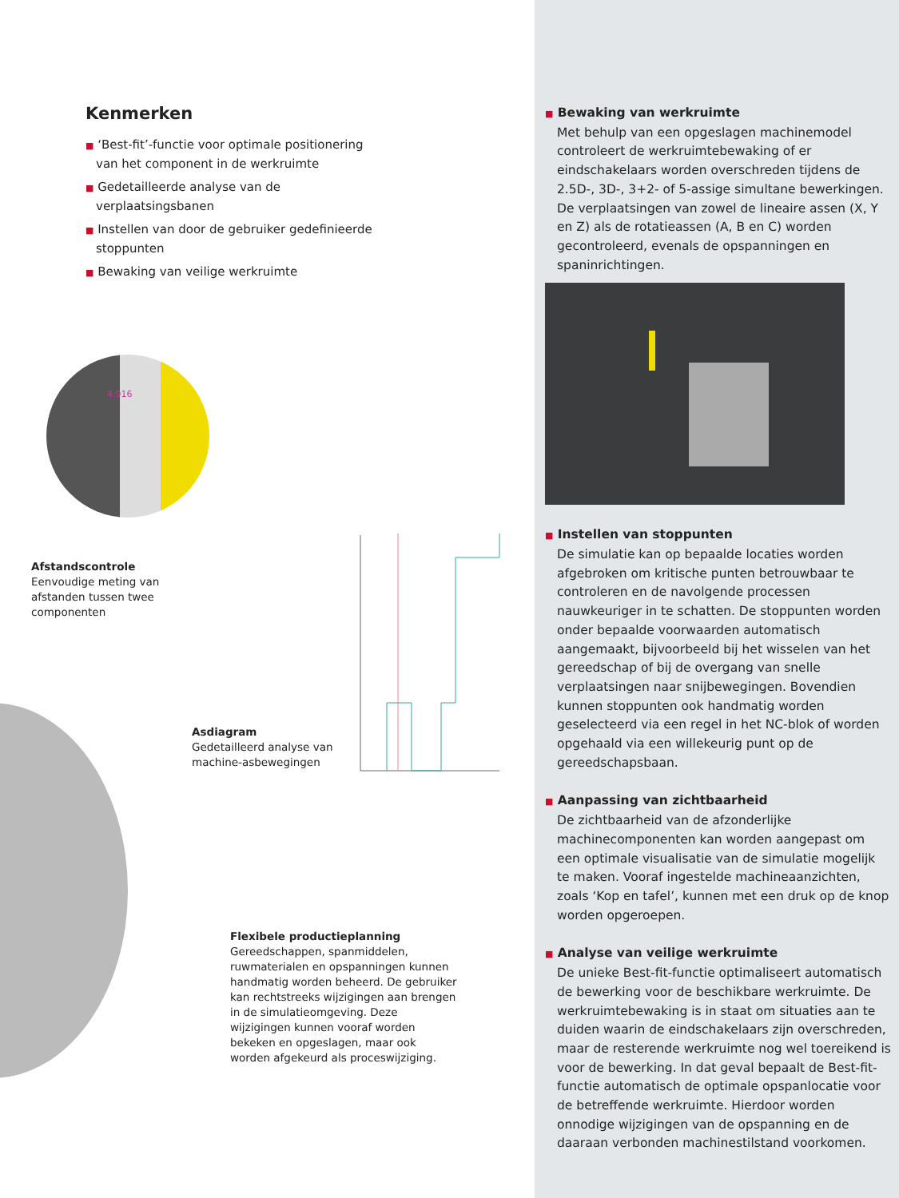Kenmerken
■ ‘Best-fit’-functie voor optimale positionering van het component in de werkruimte
■ Gedetailleerde analyse van de verplaatsingsbanen
■ Instellen van door de gebruiker gedefinieerde stoppunten
■ Bewaking van veilige werkruimte
4.916
Afstandscontrole
Eenvoudige meting van afstanden tussen twee componenten
Asdiagram
Gedetailleerd analyse van machine-asbewegingen
Flexibele productieplanning
Gereedschappen, spanmiddelen, ruwmaterialen en opspanningen kunnen handmatig worden beheerd. De gebruiker kan rechtstreeks wijzigingen aan brengen in de simulatieomgeving. Deze wijzigingen kunnen vooraf worden bekeken en opgeslagen, maar ook worden afgekeurd als proceswijziging.
■ Bewaking van werkruimte
Met behulp van een opgeslagen machinemodel controleert de werkruimtebewaking of er eindschakelaars worden overschreden tijdens de 2.5D-, 3D-, 3+2- of 5-assige simultane bewerkingen. De verplaatsingen van zowel de lineaire assen (X, Y en Z) als de rotatieassen (A, B en C) worden gecontroleerd, evenals de opspanningen en spaninrichtingen.
■ Instellen van stoppunten
De simulatie kan op bepaalde locaties worden afgebroken om kritische punten betrouwbaar te controleren en de navolgende processen nauwkeuriger in te schatten. De stoppunten worden onder bepaalde voorwaarden automatisch aangemaakt, bijvoorbeeld bij het wisselen van het gereedschap of bij de overgang van snelle verplaatsingen naar snijbewegingen. Bovendien kunnen stoppunten ook handmatig worden geselecteerd via een regel in het NC-blok of worden opgehaald via een willekeurig punt op de gereedschapsbaan.
■ Aanpassing van zichtbaarheid
De zichtbaarheid van de afzonderlijke machinecomponenten kan worden aangepast om een optimale visualisatie van de simulatie mogelijk te maken. Vooraf ingestelde machineaanzichten, zoals ‘Kop en tafel’, kunnen met een druk op de knop worden opgeroepen.
■ Analyse van veilige werkruimte
De unieke Best-fit-functie optimaliseert automatisch de bewerking voor de beschikbare werkruimte. De werkruimtebewaking is in staat om situaties aan te duiden waarin de eindschakelaars zijn overschreden, maar de resterende werkruimte nog wel toereikend is voor de bewerking. In dat geval bepaalt de Best-fit-functie automatisch de optimale opspanlocatie voor de betreffende werkruimte. Hierdoor worden onnodige wijzigingen van de opspanning en de daaraan verbonden machinestilstand voorkomen.